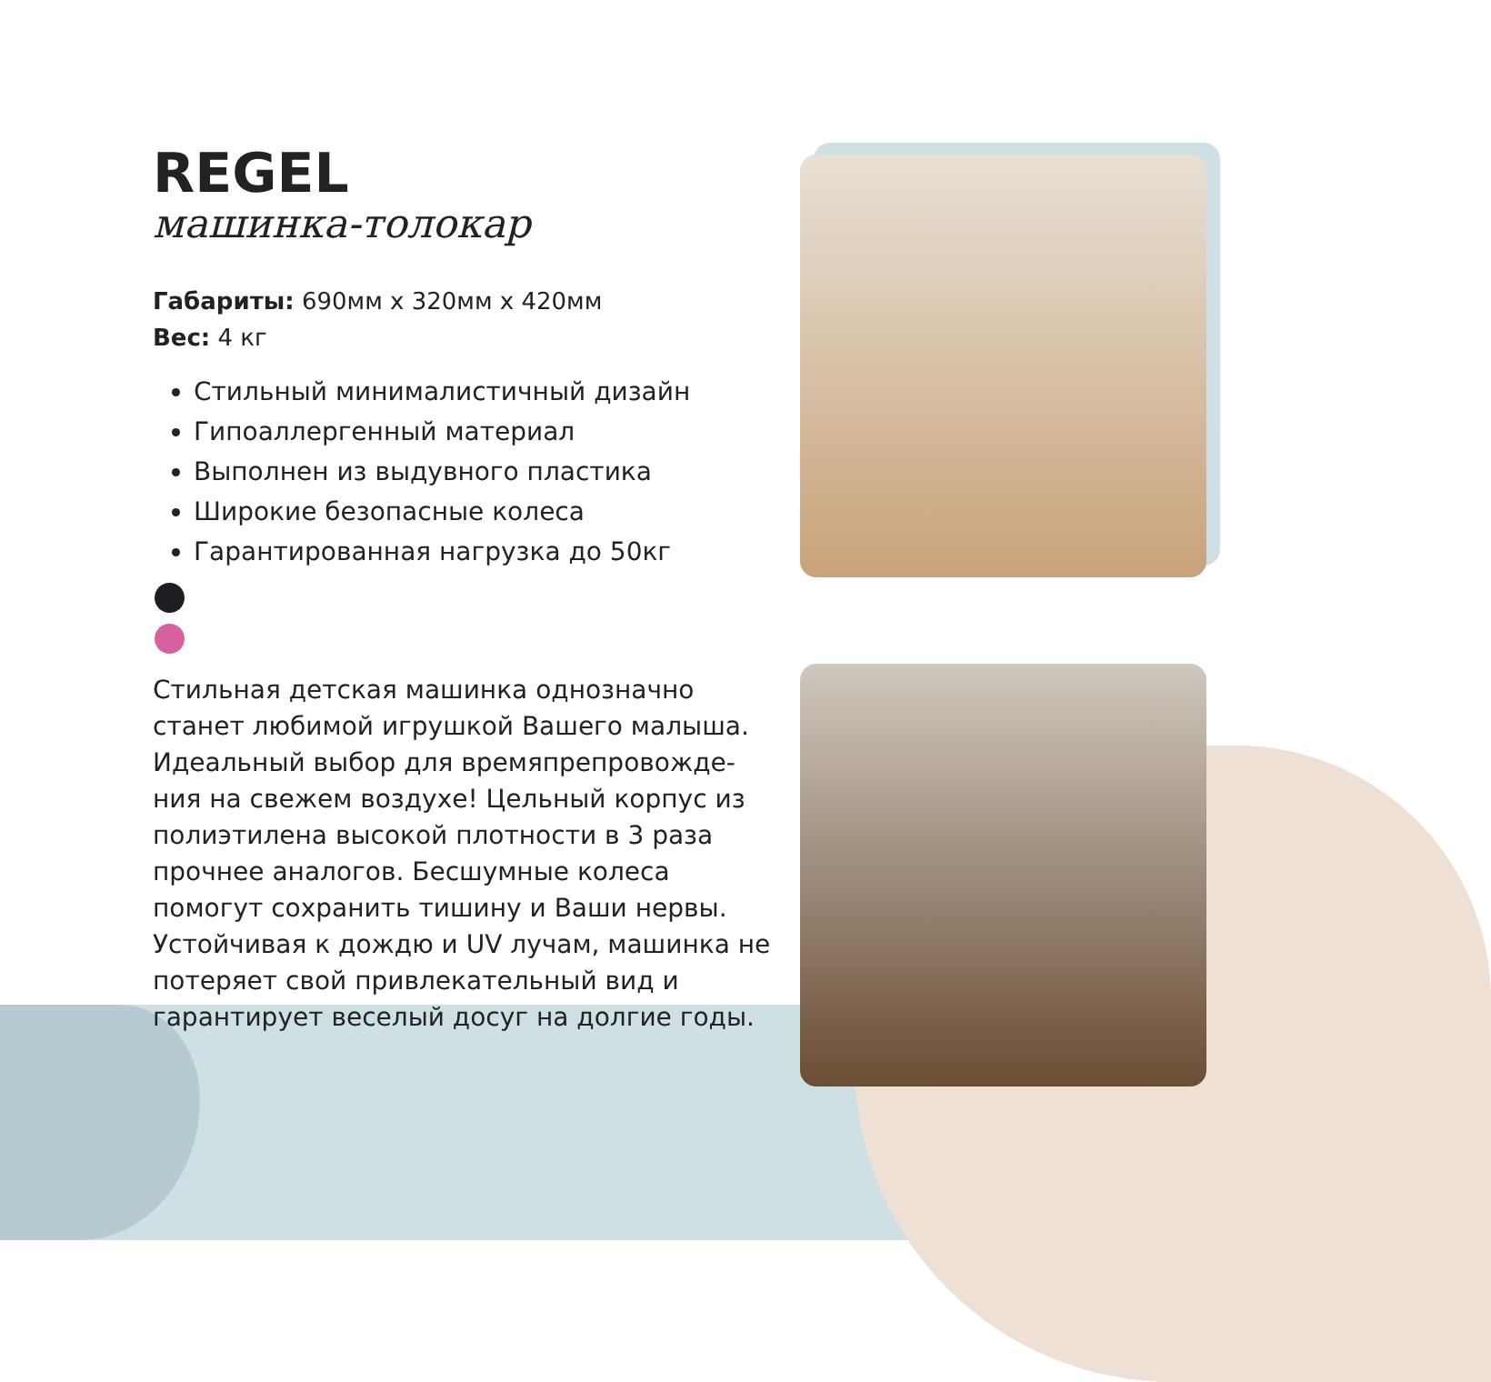REGEL
машинка-толокар
Габариты: 690мм x 320мм x 420мм
Вес: 4 кг
Стильный минималистичный дизайн
Гипоаллергенный материал
Выполнен из выдувного пластика
Широкие безопасные колеса
Гарантированная нагрузка до 50кг
Стильная детская машинка однозначно станет любимой игрушкой Вашего малыша. Идеальный выбор для времяпрепровожде-ния на свежем воздухе! Цельный корпус из полиэтилена высокой плотности в 3 раза прочнее аналогов. Бесшумные колеса помогут сохранить тишину и Ваши нервы. Устойчивая к дождю и UV лучам, машинка не потеряет свой привлекательный вид и гарантирует веселый досуг на долгие годы.